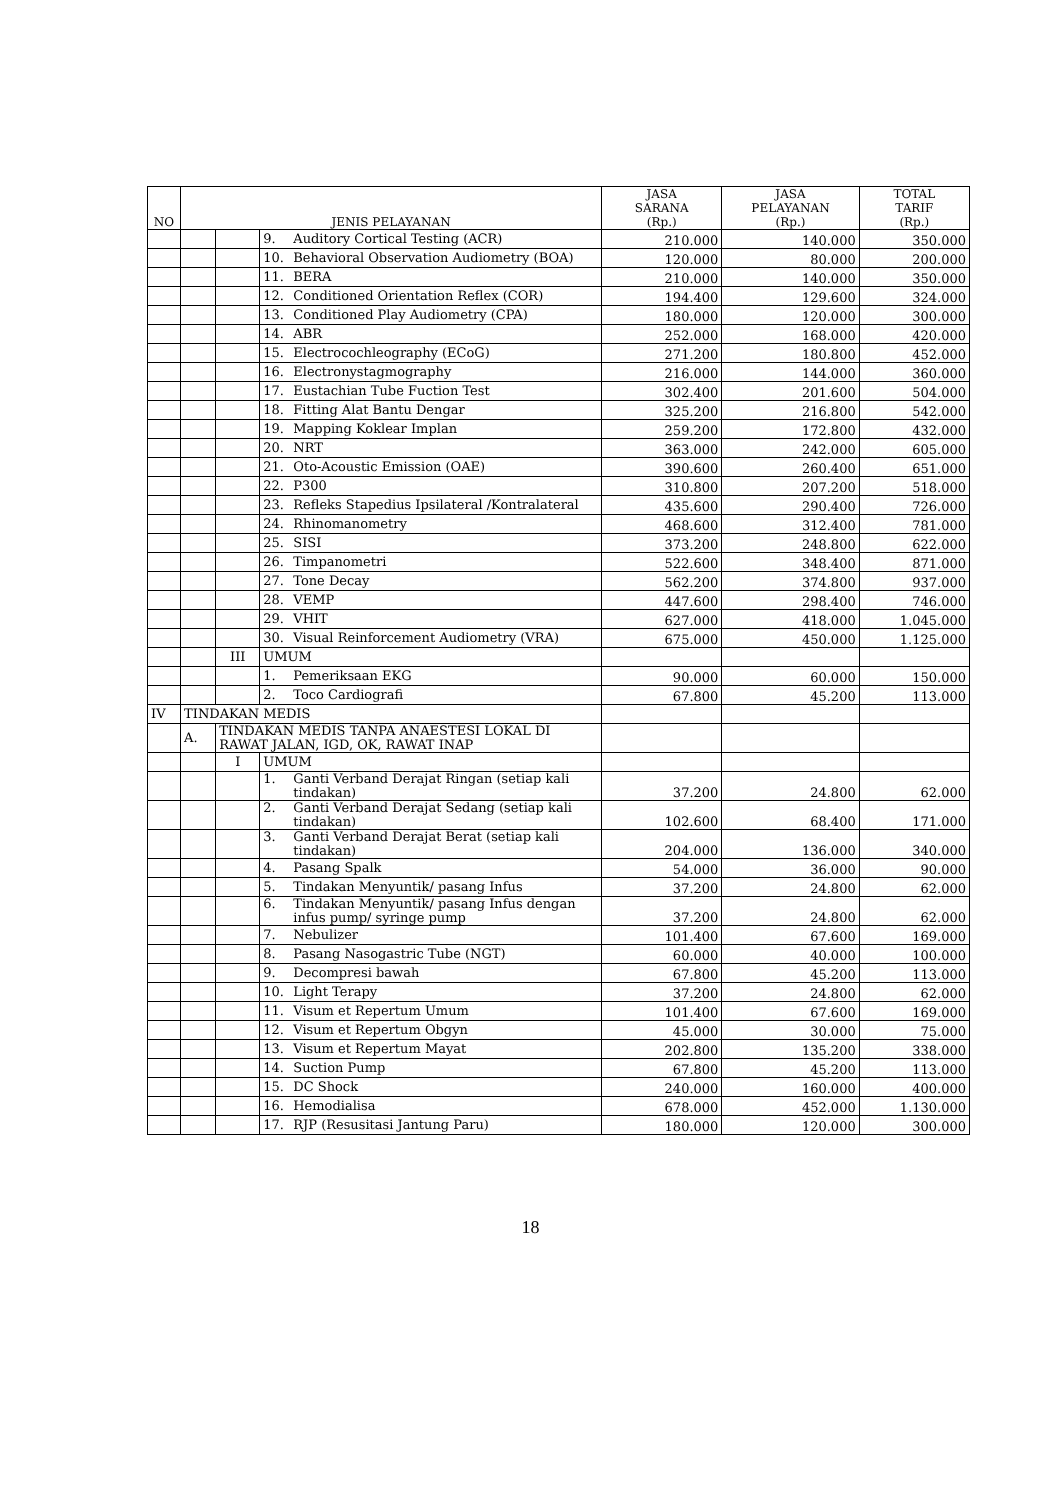| NO | JENIS PELAYANAN | | | JASA SARANA (Rp.) | JASA PELAYANAN (Rp.) | TOTAL TARIF (Rp.) |
| --- | --- | --- | --- | --- | --- | --- |
| | | | 9. Auditory Cortical Testing (ACR) | 210.000 | 140.000 | 350.000 |
| | | | 10. Behavioral Observation Audiometry (BOA) | 120.000 | 80.000 | 200.000 |
| | | | 11. BERA | 210.000 | 140.000 | 350.000 |
| | | | 12. Conditioned Orientation Reflex (COR) | 194.400 | 129.600 | 324.000 |
| | | | 13. Conditioned Play Audiometry (CPA) | 180.000 | 120.000 | 300.000 |
| | | | 14. ABR | 252.000 | 168.000 | 420.000 |
| | | | 15. Electrocochleography (ECoG) | 271.200 | 180.800 | 452.000 |
| | | | 16. Electronystagmography | 216.000 | 144.000 | 360.000 |
| | | | 17. Eustachian Tube Fuction Test | 302.400 | 201.600 | 504.000 |
| | | | 18. Fitting Alat Bantu Dengar | 325.200 | 216.800 | 542.000 |
| | | | 19. Mapping Koklear Implan | 259.200 | 172.800 | 432.000 |
| | | | 20. NRT | 363.000 | 242.000 | 605.000 |
| | | | 21. Oto-Acoustic Emission (OAE) | 390.600 | 260.400 | 651.000 |
| | | | 22. P300 | 310.800 | 207.200 | 518.000 |
| | | | 23. Refleks Stapedius Ipsilateral /Kontralateral | 435.600 | 290.400 | 726.000 |
| | | | 24. Rhinomanometry | 468.600 | 312.400 | 781.000 |
| | | | 25. SISI | 373.200 | 248.800 | 622.000 |
| | | | 26. Timpanometri | 522.600 | 348.400 | 871.000 |
| | | | 27. Tone Decay | 562.200 | 374.800 | 937.000 |
| | | | 28. VEMP | 447.600 | 298.400 | 746.000 |
| | | | 29. VHIT | 627.000 | 418.000 | 1.045.000 |
| | | | 30. Visual Reinforcement Audiometry (VRA) | 675.000 | 450.000 | 1.125.000 |
| | | III | UMUM | | | |
| | | | 1. Pemeriksaan EKG | 90.000 | 60.000 | 150.000 |
| | | | 2. Toco Cardiografi | 67.800 | 45.200 | 113.000 |
| IV | TINDAKAN MEDIS | | | | | |
| | A. | TINDAKAN MEDIS TANPA ANAESTESI LOKAL DI RAWAT JALAN, IGD, OK, RAWAT INAP | | | | |
| | | I | UMUM | | | |
| | | | 1. Ganti Verband Derajat Ringan (setiap kali tindakan) | 37.200 | 24.800 | 62.000 |
| | | | 2. Ganti Verband Derajat Sedang (setiap kali tindakan) | 102.600 | 68.400 | 171.000 |
| | | | 3. Ganti Verband Derajat Berat (setiap kali tindakan) | 204.000 | 136.000 | 340.000 |
| | | | 4. Pasang Spalk | 54.000 | 36.000 | 90.000 |
| | | | 5. Tindakan Menyuntik/ pasang Infus | 37.200 | 24.800 | 62.000 |
| | | | 6. Tindakan Menyuntik/ pasang Infus dengan infus pump/ syringe pump | 37.200 | 24.800 | 62.000 |
| | | | 7. Nebulizer | 101.400 | 67.600 | 169.000 |
| | | | 8. Pasang Nasogastric Tube (NGT) | 60.000 | 40.000 | 100.000 |
| | | | 9. Decompresi bawah | 67.800 | 45.200 | 113.000 |
| | | | 10. Light Terapy | 37.200 | 24.800 | 62.000 |
| | | | 11. Visum et Repertum Umum | 101.400 | 67.600 | 169.000 |
| | | | 12. Visum et Repertum Obgyn | 45.000 | 30.000 | 75.000 |
| | | | 13. Visum et Repertum Mayat | 202.800 | 135.200 | 338.000 |
| | | | 14. Suction Pump | 67.800 | 45.200 | 113.000 |
| | | | 15. DC Shock | 240.000 | 160.000 | 400.000 |
| | | | 16. Hemodialisa | 678.000 | 452.000 | 1.130.000 |
| | | | 17. RJP (Resusitasi Jantung Paru) | 180.000 | 120.000 | 300.000 |
18